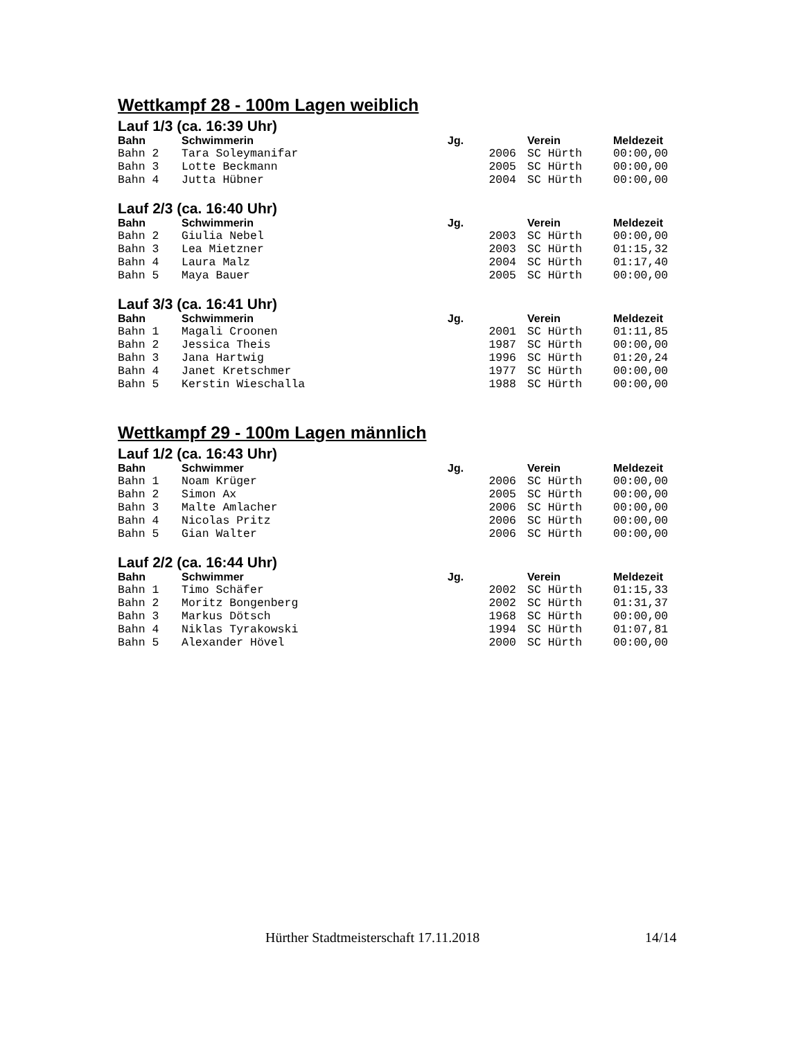Wettkampf 28 - 100m Lagen weiblich
Lauf 1/3 (ca. 16:39 Uhr)
| Bahn | Schwimmerin | Jg. | Verein | Meldezeit |
| --- | --- | --- | --- | --- |
| Bahn 2 | Tara Soleymanifar | 2006 | SC Hürth | 00:00,00 |
| Bahn 3 | Lotte Beckmann | 2005 | SC Hürth | 00:00,00 |
| Bahn 4 | Jutta Hübner | 2004 | SC Hürth | 00:00,00 |
Lauf 2/3 (ca. 16:40 Uhr)
| Bahn | Schwimmerin | Jg. | Verein | Meldezeit |
| --- | --- | --- | --- | --- |
| Bahn 2 | Giulia Nebel | 2003 | SC Hürth | 00:00,00 |
| Bahn 3 | Lea Mietzner | 2003 | SC Hürth | 01:15,32 |
| Bahn 4 | Laura Malz | 2004 | SC Hürth | 01:17,40 |
| Bahn 5 | Maya Bauer | 2005 | SC Hürth | 00:00,00 |
Lauf 3/3 (ca. 16:41 Uhr)
| Bahn | Schwimmerin | Jg. | Verein | Meldezeit |
| --- | --- | --- | --- | --- |
| Bahn 1 | Magali Croonen | 2001 | SC Hürth | 01:11,85 |
| Bahn 2 | Jessica Theis | 1987 | SC Hürth | 00:00,00 |
| Bahn 3 | Jana Hartwig | 1996 | SC Hürth | 01:20,24 |
| Bahn 4 | Janet Kretschmer | 1977 | SC Hürth | 00:00,00 |
| Bahn 5 | Kerstin Wieschalla | 1988 | SC Hürth | 00:00,00 |
Wettkampf 29 - 100m Lagen männlich
Lauf 1/2 (ca. 16:43 Uhr)
| Bahn | Schwimmer | Jg. | Verein | Meldezeit |
| --- | --- | --- | --- | --- |
| Bahn 1 | Noam Krüger | 2006 | SC Hürth | 00:00,00 |
| Bahn 2 | Simon Ax | 2005 | SC Hürth | 00:00,00 |
| Bahn 3 | Malte Amlacher | 2006 | SC Hürth | 00:00,00 |
| Bahn 4 | Nicolas Pritz | 2006 | SC Hürth | 00:00,00 |
| Bahn 5 | Gian Walter | 2006 | SC Hürth | 00:00,00 |
Lauf 2/2 (ca. 16:44 Uhr)
| Bahn | Schwimmer | Jg. | Verein | Meldezeit |
| --- | --- | --- | --- | --- |
| Bahn 1 | Timo Schäfer | 2002 | SC Hürth | 01:15,33 |
| Bahn 2 | Moritz Bongenberg | 2002 | SC Hürth | 01:31,37 |
| Bahn 3 | Markus Dötsch | 1968 | SC Hürth | 00:00,00 |
| Bahn 4 | Niklas Tyrakowski | 1994 | SC Hürth | 01:07,81 |
| Bahn 5 | Alexander Hövel | 2000 | SC Hürth | 00:00,00 |
Hürther Stadtmeisterschaft 17.11.2018 14/14